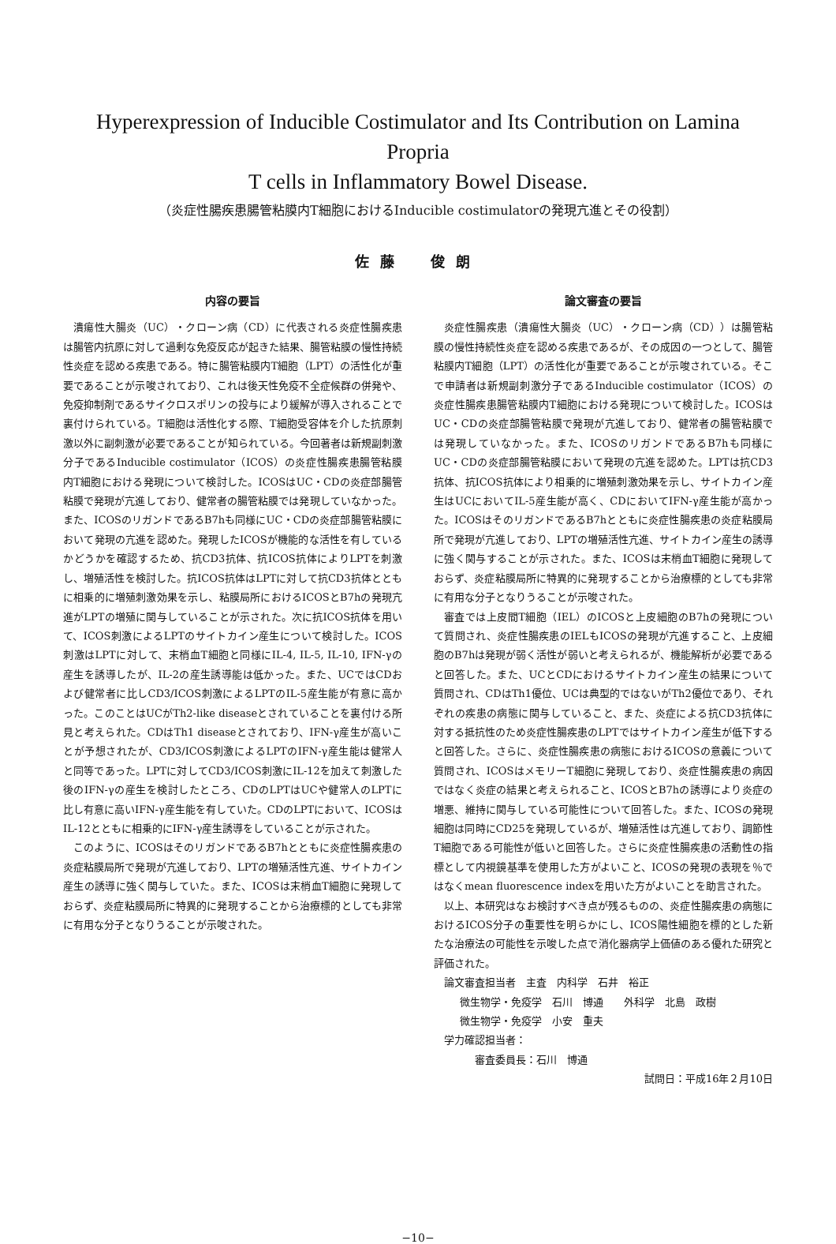Hyperexpression of Inducible Costimulator and Its Contribution on Lamina Propria
T cells in Inflammatory Bowel Disease.
（炎症性腸疾患腸管粘膜内T細胞におけるInducible costimulatorの発現亢進とその役割）
佐藤　俊朗
内容の要旨
潰瘍性大腸炎（UC）・クローン病（CD）に代表される炎症性腸疾患は腸管内抗原に対して過剰な免疫反応が起きた結果、腸管粘膜の慢性持続性炎症を認める疾患である。特に腸管粘膜内T細胞（LPT）の活性化が重要であることが示唆されており、これは後天性免疫不全症候群の併発や、免疫抑制剤であるサイクロスポリンの投与により緩解が導入されることで裏付けられている。T細胞は活性化する際、T細胞受容体を介した抗原刺激以外に副刺激が必要であることが知られている。今回著者は新規副刺激分子であるInducible costimulator（ICOS）の炎症性腸疾患腸管粘膜内T細胞における発現について検討した。ICOSはUC・CDの炎症部腸管粘膜で発現が亢進しており、健常者の腸管粘膜では発現していなかった。また、ICOSのリガンドであるB7hも同様にUC・CDの炎症部腸管粘膜において発現の亢進を認めた。発現したICOSが機能的な活性を有しているかどうかを確認するため、抗CD3抗体、抗ICOS抗体によりLPTを刺激し、増殖活性を検討した。抗ICOS抗体はLPTに対して抗CD3抗体とともに相乗的に増殖刺激効果を示し、粘膜局所におけるICOSとB7hの発現亢進がLPTの増殖に関与していることが示された。次に抗ICOS抗体を用いて、ICOS刺激によるLPTのサイトカイン産生について検討した。ICOS刺激はLPTに対して、末梢血T細胞と同様にIL-4, IL-5, IL-10, IFN-γの産生を誘導したが、IL-2の産生誘導能は低かった。また、UCではCDおよび健常者に比しCD3/ICOS刺激によるLPTのIL-5産生能が有意に高かった。このことはUCがTh2-like diseaseとされていることを裏付ける所見と考えられた。CDはTh1 diseaseとされており、IFN-γ産生が高いことが予想されたが、CD3/ICOS刺激によるLPTのIFN-γ産生能は健常人と同等であった。LPTに対してCD3/ICOS刺激にIL-12を加えて刺激した後のIFN-γの産生を検討したところ、CDのLPTはUCや健常人のLPTに比し有意に高いIFN-γ産生能を有していた。CDのLPTにおいて、ICOSはIL-12とともに相乗的にIFN-γ産生誘導をしていることが示された。
このように、ICOSはそのリガンドであるB7hとともに炎症性腸疾患の炎症粘膜局所で発現が亢進しており、LPTの増殖活性亢進、サイトカイン産生の誘導に強く関与していた。また、ICOSは末梢血T細胞に発現しておらず、炎症粘膜局所に特異的に発現することから治療標的としても非常に有用な分子となりうることが示唆された。
論文審査の要旨
炎症性腸疾患（潰瘍性大腸炎（UC）・クローン病（CD））は腸管粘膜の慢性持続性炎症を認める疾患であるが、その成因の一つとして、腸管粘膜内T細胞（LPT）の活性化が重要であることが示唆されている。そこで申請者は新規副刺激分子であるInducible costimulator（ICOS）の炎症性腸疾患腸管粘膜内T細胞における発現について検討した。ICOSはUC・CDの炎症部腸管粘膜で発現が亢進しており、健常者の腸管粘膜では発現していなかった。また、ICOSのリガンドであるB7hも同様にUC・CDの炎症部腸管粘膜において発現の亢進を認めた。LPTは抗CD3抗体、抗ICOS抗体により相乗的に増殖刺激効果を示し、サイトカイン産生はUCにおいてIL-5産生能が高く、CDにおいてIFN-γ産生能が高かった。ICOSはそのリガンドであるB7hとともに炎症性腸疾患の炎症粘膜局所で発現が亢進しており、LPTの増殖活性亢進、サイトカイン産生の誘導に強く関与することが示された。また、ICOSは末梢血T細胞に発現しておらず、炎症粘膜局所に特異的に発現することから治療標的としても非常に有用な分子となりうることが示唆された。
審査では上皮間T細胞（IEL）のICOSと上皮細胞のB7hの発現について質問され、炎症性腸疾患のIELもICOSの発現が亢進すること、上皮細胞のB7hは発現が弱く活性が弱いと考えられるが、機能解析が必要であると回答した。また、UCとCDにおけるサイトカイン産生の結果について質問され、CDはTh1優位、UCは典型的ではないがTh2優位であり、それぞれの疾患の病態に関与していること、また、炎症による抗CD3抗体に対する抵抗性のため炎症性腸疾患のLPTではサイトカイン産生が低下すると回答した。さらに、炎症性腸疾患の病態におけるICOSの意義について質問され、ICOSはメモリーT細胞に発現しており、炎症性腸疾患の病因ではなく炎症の結果と考えられること、ICOSとB7hの誘導により炎症の増悪、維持に関与している可能性について回答した。また、ICOSの発現細胞は同時にCD25を発現しているが、増殖活性は亢進しており、調節性T細胞である可能性が低いと回答した。さらに炎症性腸疾患の活動性の指標として内視鏡基準を使用した方がよいこと、ICOSの発現の表現を％ではなくmean fluorescence indexを用いた方がよいことを助言された。
以上、本研究はなお検討すべき点が残るものの、炎症性腸疾患の病態におけるICOS分子の重要性を明らかにし、ICOS陽性細胞を標的とした新たな治療法の可能性を示唆した点で消化器病学上価値のある優れた研究と評価された。
論文審査担当者　主査　内科学　石井　裕正
微生物学・免疫学　石川　博通　　外科学　北島　政樹
微生物学・免疫学　小安　重夫
学力確認担当者：
審査委員長：石川　博通
試問日：平成16年２月10日
−10−